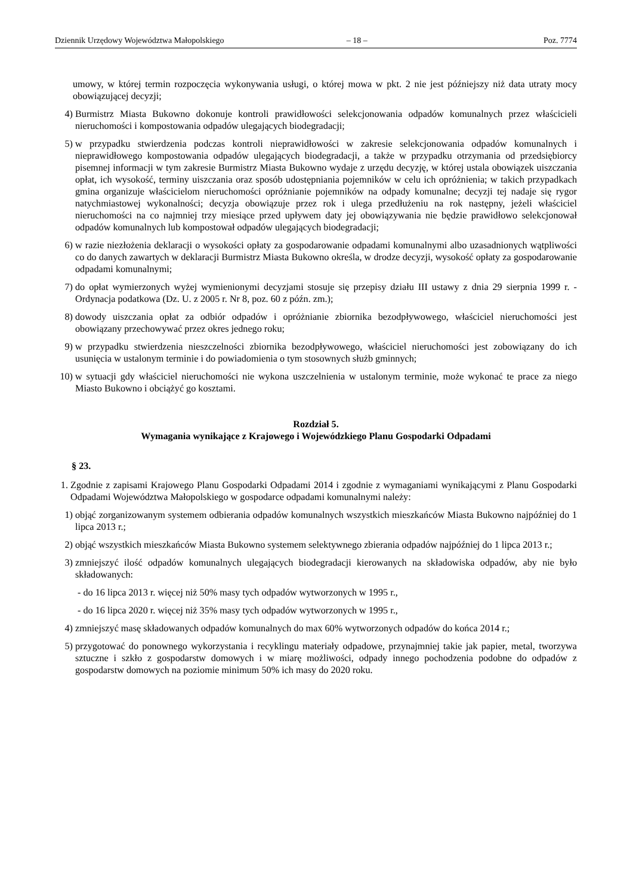Dziennik Urzędowy Województwa Małopolskiego – 18 – Poz. 7774
umowy, w której termin rozpoczęcia wykonywania usługi, o której mowa w pkt. 2 nie jest późniejszy niż data utraty mocy obowiązującej decyzji;
4) Burmistrz Miasta Bukowno dokonuje kontroli prawidłowości selekcjonowania odpadów komunalnych przez właścicieli nieruchomości i kompostowania odpadów ulegających biodegradacji;
5) w przypadku stwierdzenia podczas kontroli nieprawidłowości w zakresie selekcjonowania odpadów komunalnych i nieprawidłowego kompostowania odpadów ulegających biodegradacji, a także w przypadku otrzymania od przedsiębiorcy pisemnej informacji w tym zakresie Burmistrz Miasta Bukowno wydaje z urzędu decyzję, w której ustala obowiązek uiszczania opłat, ich wysokość, terminy uiszczania oraz sposób udostępniania pojemników w celu ich opróżnienia; w takich przypadkach gmina organizuje właścicielom nieruchomości opróżnianie pojemników na odpady komunalne; decyzji tej nadaje się rygor natychmiastowej wykonalności; decyzja obowiązuje przez rok i ulega przedłużeniu na rok następny, jeżeli właściciel nieruchomości na co najmniej trzy miesiące przed upływem daty jej obowiązywania nie będzie prawidłowo selekcjonował odpadów komunalnych lub kompostował odpadów ulegających biodegradacji;
6) w razie niezłożenia deklaracji o wysokości opłaty za gospodarowanie odpadami komunalnymi albo uzasadnionych wątpliwości co do danych zawartych w deklaracji Burmistrz Miasta Bukowno określa, w drodze decyzji, wysokość opłaty za gospodarowanie odpadami komunalnymi;
7) do opłat wymierzonych wyżej wymienionymi decyzjami stosuje się przepisy działu III ustawy z dnia 29 sierpnia 1999 r. - Ordynacja podatkowa (Dz. U. z 2005 r. Nr 8, poz. 60 z późn. zm.);
8) dowody uiszczania opłat za odbiór odpadów i opróżnianie zbiornika bezodpływowego, właściciel nieruchomości jest obowiązany przechowywać przez okres jednego roku;
9) w przypadku stwierdzenia nieszczelności zbiornika bezodpływowego, właściciel nieruchomości jest zobowiązany do ich usunięcia w ustalonym terminie i do powiadomienia o tym stosownych służb gminnych;
10) w sytuacji gdy właściciel nieruchomości nie wykona uszczelnienia w ustalonym terminie, może wykonać te prace za niego Miasto Bukowno i obciążyć go kosztami.
Rozdział 5.
Wymagania wynikające z Krajowego i Wojewódzkiego Planu Gospodarki Odpadami
§ 23.
1. Zgodnie z zapisami Krajowego Planu Gospodarki Odpadami 2014 i zgodnie z wymaganiami wynikającymi z Planu Gospodarki Odpadami Województwa Małopolskiego w gospodarce odpadami komunalnymi należy:
1) objąć zorganizowanym systemem odbierania odpadów komunalnych wszystkich mieszkańców Miasta Bukowno najpóźniej do 1 lipca 2013 r.;
2) objąć wszystkich mieszkańców Miasta Bukowno systemem selektywnego zbierania odpadów najpóźniej do 1 lipca 2013 r.;
3) zmniejszyć ilość odpadów komunalnych ulegających biodegradacji kierowanych na składowiska odpadów, aby nie było składowanych:
- do 16 lipca 2013 r. więcej niż 50% masy tych odpadów wytworzonych w 1995 r.,
- do 16 lipca 2020 r. więcej niż 35% masy tych odpadów wytworzonych w 1995 r.,
4) zmniejszyć masę składowanych odpadów komunalnych do max 60% wytworzonych odpadów do końca 2014 r.;
5) przygotować do ponownego wykorzystania i recyklingu materiały odpadowe, przynajmniej takie jak papier, metal, tworzywa sztuczne i szkło z gospodarstw domowych i w miarę możliwości, odpady innego pochodzenia podobne do odpadów z gospodarstw domowych na poziomie minimum 50% ich masy do 2020 roku.